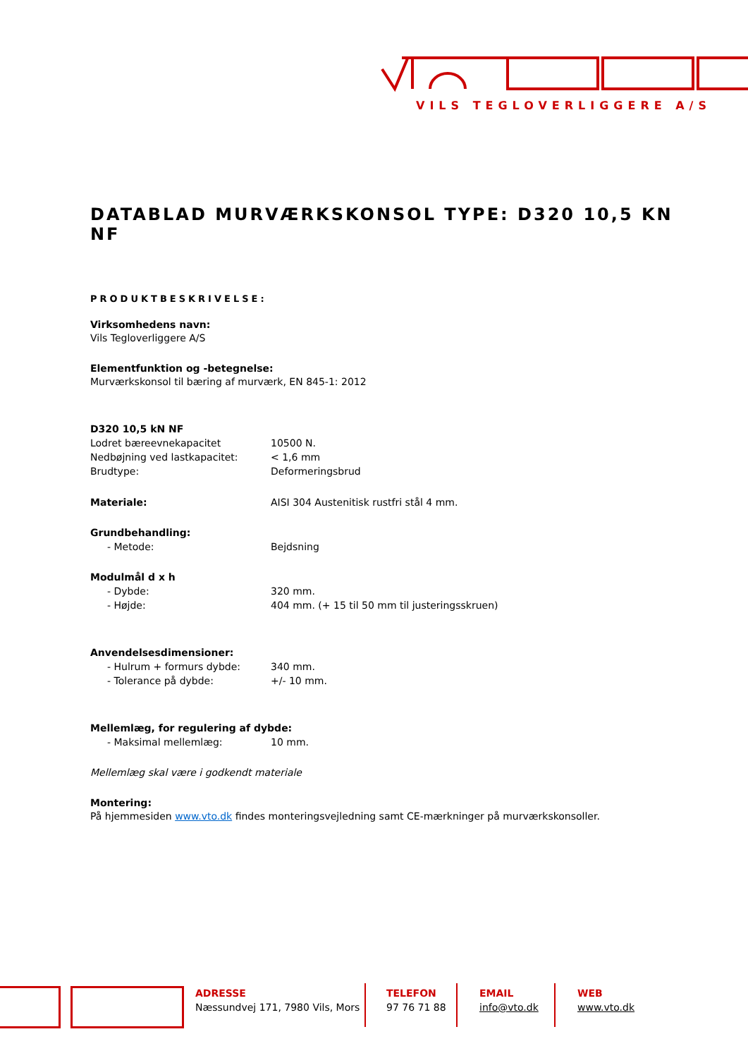VILS TEGLOVERLIGGERE A/S
DATABLAD MURVÆRKSKONSOL TYPE: D320 10,5 KN NF
PRODUKTBESKRIVELSE:
Virksomhedens navn:
Vils Tegloverliggere A/S
Elementfunktion og -betegnelse:
Murværkskonsol til bæring af murværk, EN 845-1: 2012
D320 10,5 kN NF
Lodret bæreevnekapacitet 10500 N.
Nedbøjning ved lastkapacitet: < 1,6 mm
Brudtype: Deformeringsbrud
Materiale: AISI 304 Austenitisk rustfri stål 4 mm.
Grundbehandling:
- Metode: Bejdsning
Modulmål d x h
- Dybde: 320 mm.
- Højde: 404 mm. (+ 15 til 50 mm til justeringsskruen)
Anvendelsesdimensioner:
- Hulrum + formurs dybde: 340 mm.
- Tolerance på dybde: +/- 10 mm.
Mellemlæg, for regulering af dybde:
- Maksimal mellemlæg: 10 mm.
Mellemlæg skal være i godkendt materiale
Montering:
På hjemmesiden www.vto.dk findes monteringsvejledning samt CE-mærkninger på murværkskonsoller.
ADRESSE
Næssundvej 171, 7980 Vils, Mors
TELEFON
97 76 71 88
EMAIL
info@vto.dk
WEB
www.vto.dk